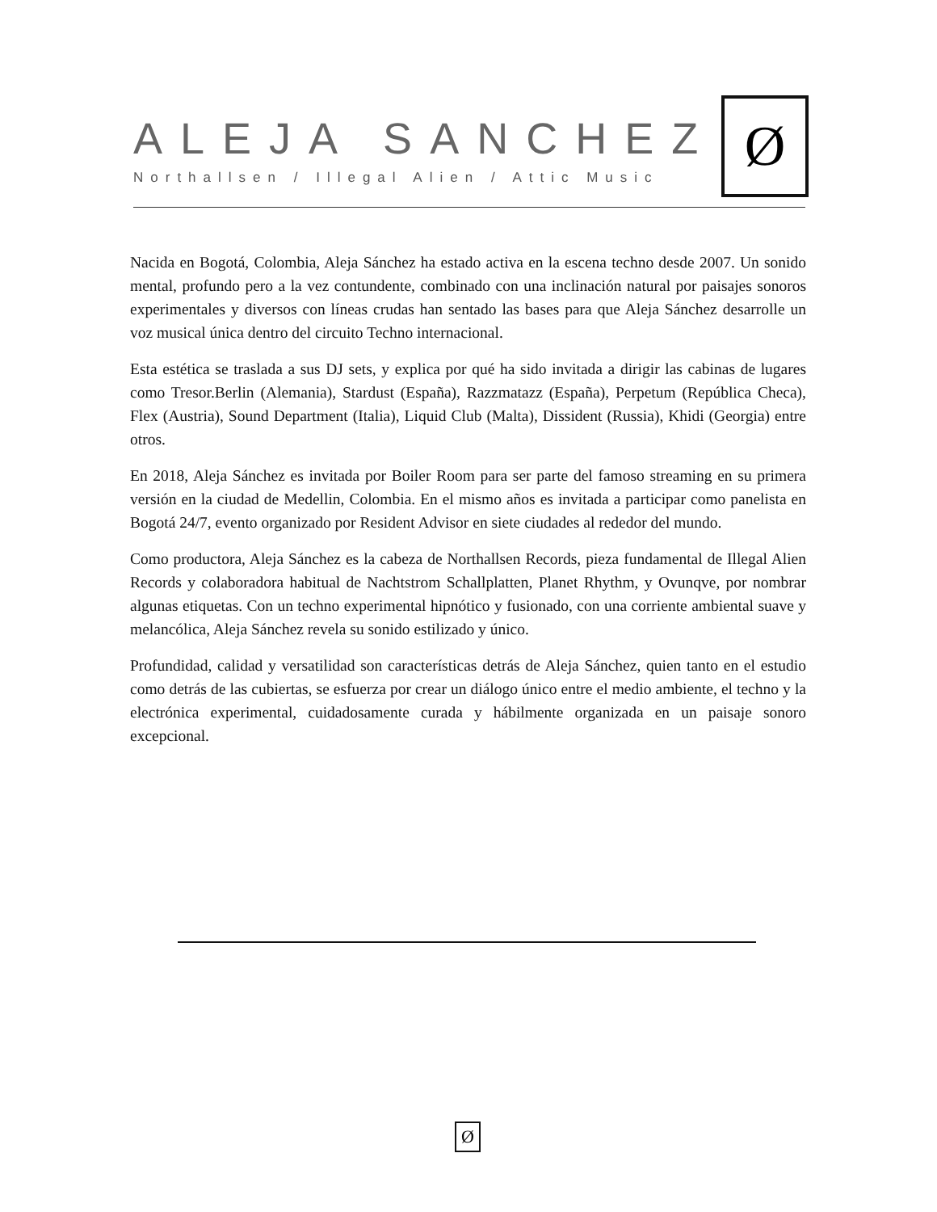ALEJA SANCHEZ
Northallsen / Illegal Alien / Attic Music
Ø
Nacida en Bogotá, Colombia, Aleja Sánchez ha estado activa en la escena techno desde 2007. Un sonido mental, profundo pero a la vez contundente, combinado con una inclinación natural por paisajes sonoros experimentales y diversos con líneas crudas han sentado las bases para que Aleja Sánchez desarrolle un voz musical única dentro del circuito Techno internacional.
Esta estética se traslada a sus DJ sets, y explica por qué ha sido invitada a dirigir las cabinas de lugares como Tresor.Berlin (Alemania), Stardust (España), Razzmatazz (España), Perpetum (República Checa), Flex (Austria), Sound Department (Italia), Liquid Club (Malta), Dissident (Russia), Khidi (Georgia) entre otros.
En 2018, Aleja Sánchez es invitada por Boiler Room para ser parte del famoso streaming en su primera versión en la ciudad de Medellin, Colombia. En el mismo años es invitada a participar como panelista en Bogotá 24/7, evento organizado por Resident Advisor en siete ciudades al rededor del mundo.
Como productora, Aleja Sánchez es la cabeza de Northallsen Records, pieza fundamental de Illegal Alien Records y colaboradora habitual de Nachtstrom Schallplatten, Planet Rhythm, y Ovunqve, por nombrar algunas etiquetas. Con un techno experimental hipnótico y fusionado, con una corriente ambiental suave y melancólica, Aleja Sánchez revela su sonido estilizado y único.
Profundidad, calidad y versatilidad son características detrás de Aleja Sánchez, quien tanto en el estudio como detrás de las cubiertas, se esfuerza por crear un diálogo único entre el medio ambiente, el techno y la electrónica experimental, cuidadosamente curada y hábilmente organizada en un paisaje sonoro excepcional.
Ø